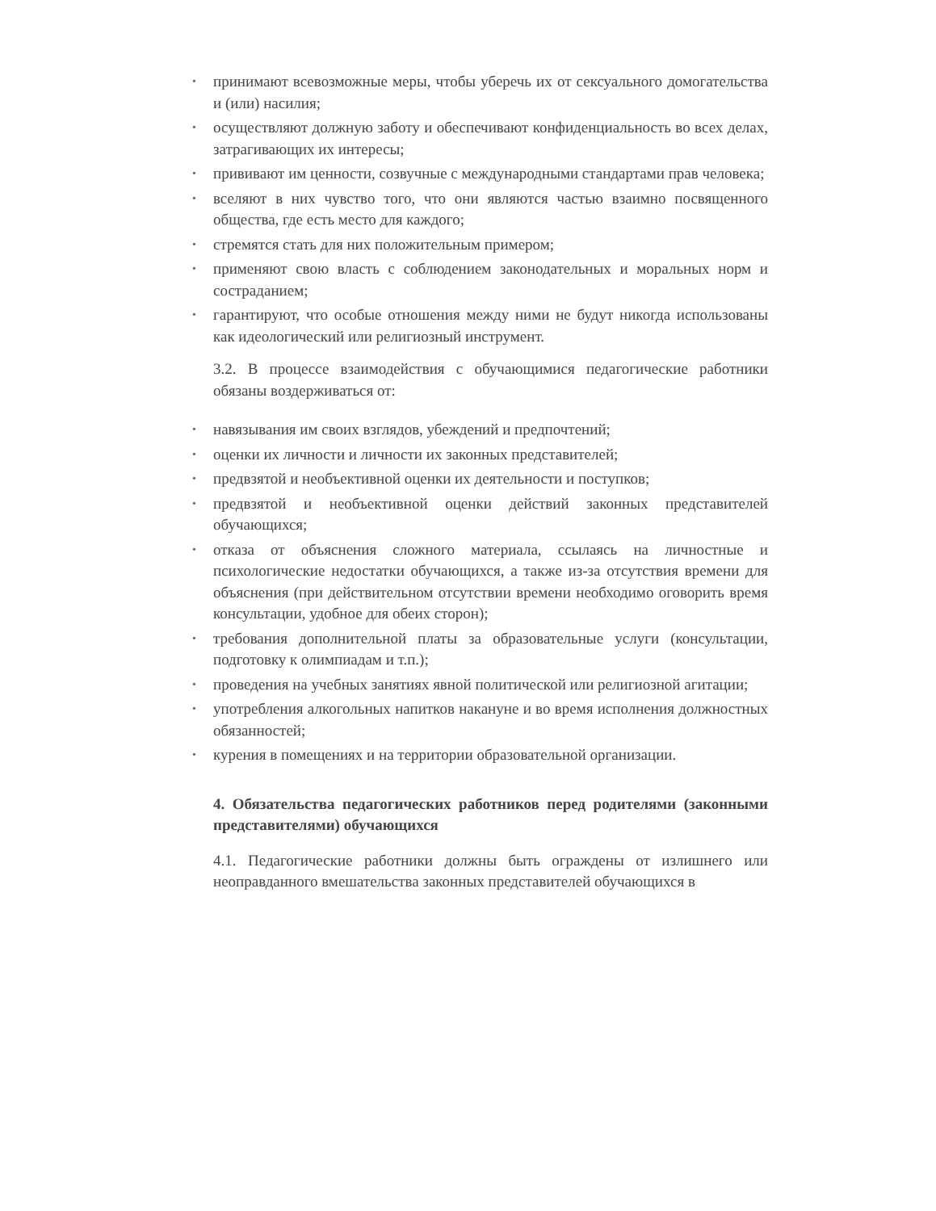• принимают всевозможные меры, чтобы уберечь их от сексуального домогательства и (или) насилия;
• осуществляют должную заботу и обеспечивают конфиденциальность во всех делах, затрагивающих их интересы;
• прививают им ценности, созвучные с международными стандартами прав человека;
• вселяют в них чувство того, что они являются частью взаимно посвященного общества, где есть место для каждого;
• стремятся стать для них положительным примером;
• применяют свою власть с соблюдением законодательных и моральных норм и состраданием;
• гарантируют, что особые отношения между ними не будут никогда использованы как идеологический или религиозный инструмент.
3.2. В процессе взаимодействия с обучающимися педагогические работники обязаны воздерживаться от:
• навязывания им своих взглядов, убеждений и предпочтений;
• оценки их личности и личности их законных представителей;
• предвзятой и необъективной оценки их деятельности и поступков;
• предвзятой и необъективной оценки действий законных представителей обучающихся;
• отказа от объяснения сложного материала, ссылаясь на личностные и психологические недостатки обучающихся, а также из-за отсутствия времени для объяснения (при действительном отсутствии времени необходимо оговорить время консультации, удобное для обеих сторон);
• требования дополнительной платы за образовательные услуги (консультации, подготовку к олимпиадам и т.п.);
• проведения на учебных занятиях явной политической или религиозной агитации;
• употребления алкогольных напитков накануне и во время исполнения должностных обязанностей;
• курения в помещениях и на территории образовательной организации.
4. Обязательства педагогических работников перед родителями (законными представителями) обучающихся
4.1. Педагогические работники должны быть ограждены от излишнего или неоправданного вмешательства законных представителей обучающихся в